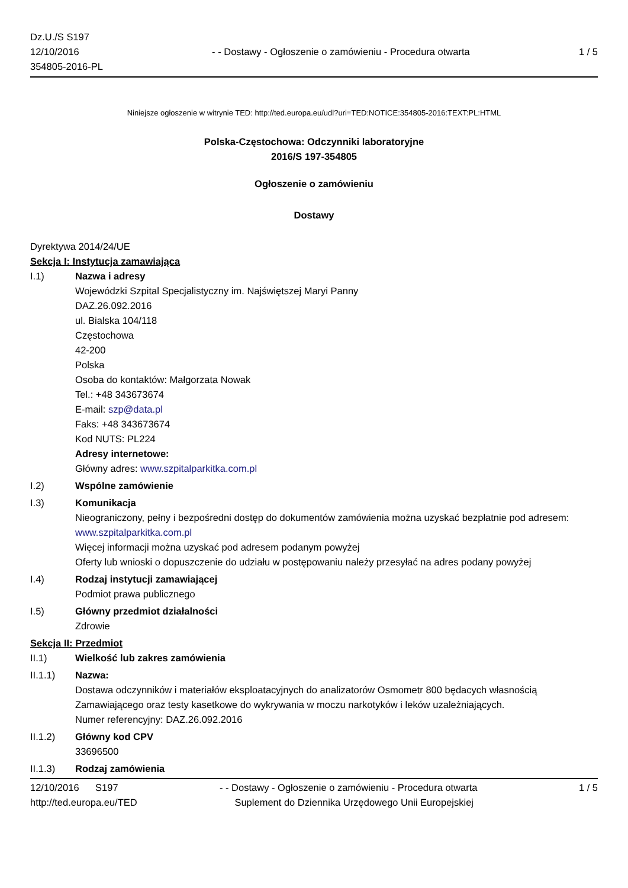Dz.U./S S197
12/10/2016
354805-2016-PL
- - Dostawy - Ogłoszenie o zamówieniu - Procedura otwarta
1 / 5
Niniejsze ogłoszenie w witrynie TED: http://ted.europa.eu/udl?uri=TED:NOTICE:354805-2016:TEXT:PL:HTML
Polska-Częstochowa: Odczynniki laboratoryjne
2016/S 197-354805
Ogłoszenie o zamówieniu
Dostawy
Dyrektywa 2014/24/UE
Sekcja I: Instytucja zamawiająca
I.1) Nazwa i adresy
Wojewódzki Szpital Specjalistyczny im. Najświętszej Maryi Panny
DAZ.26.092.2016
ul. Bialska 104/118
Częstochowa
42-200
Polska
Osoba do kontaktów: Małgorzata Nowak
Tel.: +48 343673674
E-mail: szp@data.pl
Faks: +48 343673674
Kod NUTS: PL224
Adresy internetowe:
Główny adres: www.szpitalparkitka.com.pl
I.2) Wspólne zamówienie
I.3) Komunikacja
Nieograniczony, pełny i bezpośredni dostęp do dokumentów zamówienia można uzyskać bezpłatnie pod adresem: www.szpitalparkitka.com.pl
Więcej informacji można uzyskać pod adresem podanym powyżej
Oferty lub wnioski o dopuszczenie do udziału w postępowaniu należy przesyłać na adres podany powyżej
I.4) Rodzaj instytucji zamawiającej
Podmiot prawa publicznego
I.5) Główny przedmiot działalności
Zdrowie
Sekcja II: Przedmiot
II.1) Wielkość lub zakres zamówienia
II.1.1) Nazwa:
Dostawa odczynników i materiałów eksploatacyjnych do analizatorów Osmometr 800 będacych własnością Zamawiającego oraz testy kasetkowe do wykrywania w moczu narkotyków i leków uzależniających.
Numer referencyjny: DAZ.26.092.2016
II.1.2) Główny kod CPV
33696500
II.1.3) Rodzaj zamówienia
12/10/2016 S197 - - Dostawy - Ogłoszenie o zamówieniu - Procedura otwarta
1 / 5
http://ted.europa.eu/TED Suplement do Dziennika Urzędowego Unii Europejskiej